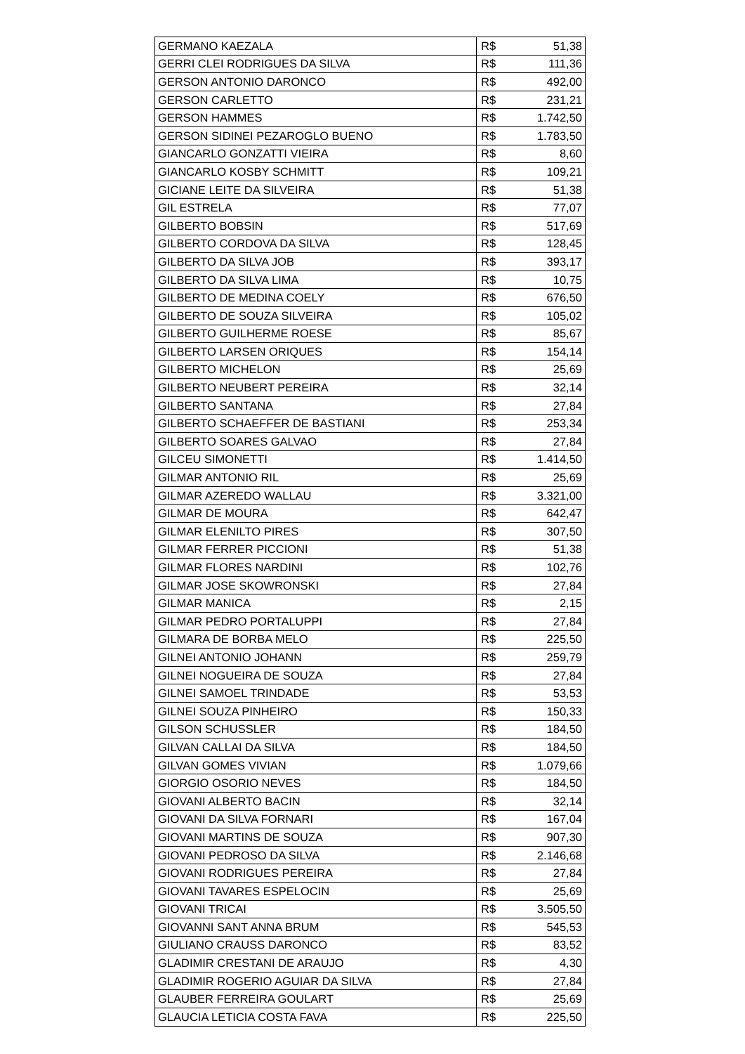| GERMANO KAEZALA | R$ | 51,38 |
| GERRI CLEI RODRIGUES DA SILVA | R$ | 111,36 |
| GERSON ANTONIO DARONCO | R$ | 492,00 |
| GERSON CARLETTO | R$ | 231,21 |
| GERSON HAMMES | R$ | 1.742,50 |
| GERSON SIDINEI PEZAROGLO BUENO | R$ | 1.783,50 |
| GIANCARLO GONZATTI VIEIRA | R$ | 8,60 |
| GIANCARLO KOSBY SCHMITT | R$ | 109,21 |
| GICIANE LEITE DA SILVEIRA | R$ | 51,38 |
| GIL ESTRELA | R$ | 77,07 |
| GILBERTO BOBSIN | R$ | 517,69 |
| GILBERTO CORDOVA DA SILVA | R$ | 128,45 |
| GILBERTO DA SILVA JOB | R$ | 393,17 |
| GILBERTO DA SILVA LIMA | R$ | 10,75 |
| GILBERTO DE MEDINA COELY | R$ | 676,50 |
| GILBERTO DE SOUZA SILVEIRA | R$ | 105,02 |
| GILBERTO GUILHERME ROESE | R$ | 85,67 |
| GILBERTO LARSEN ORIQUES | R$ | 154,14 |
| GILBERTO MICHELON | R$ | 25,69 |
| GILBERTO NEUBERT PEREIRA | R$ | 32,14 |
| GILBERTO SANTANA | R$ | 27,84 |
| GILBERTO SCHAEFFER DE BASTIANI | R$ | 253,34 |
| GILBERTO SOARES GALVAO | R$ | 27,84 |
| GILCEU SIMONETTI | R$ | 1.414,50 |
| GILMAR ANTONIO RIL | R$ | 25,69 |
| GILMAR AZEREDO WALLAU | R$ | 3.321,00 |
| GILMAR DE MOURA | R$ | 642,47 |
| GILMAR ELENILTO PIRES | R$ | 307,50 |
| GILMAR FERRER PICCIONI | R$ | 51,38 |
| GILMAR FLORES NARDINI | R$ | 102,76 |
| GILMAR JOSE SKOWRONSKI | R$ | 27,84 |
| GILMAR MANICA | R$ | 2,15 |
| GILMAR PEDRO PORTALUPPI | R$ | 27,84 |
| GILMARA DE BORBA MELO | R$ | 225,50 |
| GILNEI ANTONIO JOHANN | R$ | 259,79 |
| GILNEI NOGUEIRA DE SOUZA | R$ | 27,84 |
| GILNEI SAMOEL TRINDADE | R$ | 53,53 |
| GILNEI SOUZA PINHEIRO | R$ | 150,33 |
| GILSON SCHUSSLER | R$ | 184,50 |
| GILVAN CALLAI DA SILVA | R$ | 184,50 |
| GILVAN GOMES VIVIAN | R$ | 1.079,66 |
| GIORGIO OSORIO NEVES | R$ | 184,50 |
| GIOVANI ALBERTO BACIN | R$ | 32,14 |
| GIOVANI DA SILVA FORNARI | R$ | 167,04 |
| GIOVANI MARTINS DE SOUZA | R$ | 907,30 |
| GIOVANI PEDROSO DA SILVA | R$ | 2.146,68 |
| GIOVANI RODRIGUES PEREIRA | R$ | 27,84 |
| GIOVANI TAVARES ESPELOCIN | R$ | 25,69 |
| GIOVANI TRICAI | R$ | 3.505,50 |
| GIOVANNI SANT ANNA BRUM | R$ | 545,53 |
| GIULIANO CRAUSS DARONCO | R$ | 83,52 |
| GLADIMIR CRESTANI DE ARAUJO | R$ | 4,30 |
| GLADIMIR ROGERIO AGUIAR DA SILVA | R$ | 27,84 |
| GLAUBER FERREIRA GOULART | R$ | 25,69 |
| GLAUCIA LETICIA COSTA FAVA | R$ | 225,50 |